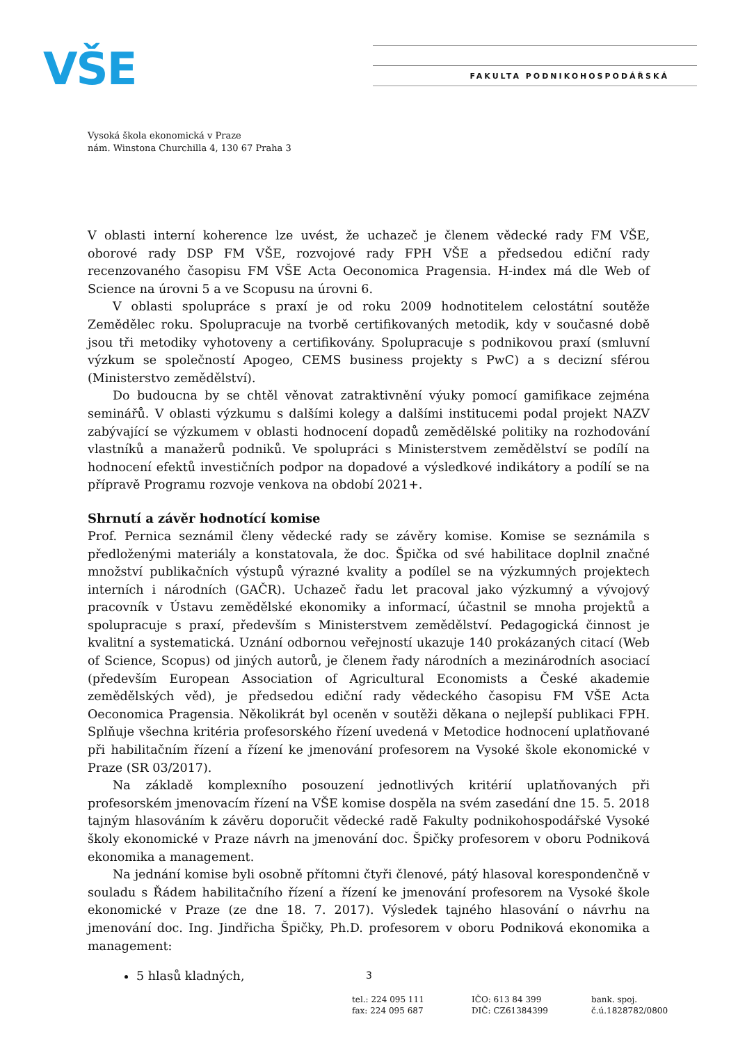VŠE FAKULTA PODNIKOHOSPODÁŘSKÁ
Vysoká škola ekonomická v Praze
nám. Winstona Churchilla 4, 130 67 Praha 3
V oblasti interní koherence lze uvést, že uchazeč je členem vědecké rady FM VŠE, oborové rady DSP FM VŠE, rozvojové rady FPH VŠE a předsedou ediční rady recenzovaného časopisu FM VŠE Acta Oeconomica Pragensia. H-index má dle Web of Science na úrovni 5 a ve Scopusu na úrovni 6.
V oblasti spolupráce s praxí je od roku 2009 hodnotitelem celostátní soutěže Zemědělec roku. Spolupracuje na tvorbě certifikovaných metodik, kdy v současné době jsou tři metodiky vyhotoveny a certifikovány. Spolupracuje s podnikovou praxí (smluvní výzkum se společností Apogeo, CEMS business projekty s PwC) a s decizní sférou (Ministerstvo zemědělství).
Do budoucna by se chtěl věnovat zatraktivnění výuky pomocí gamifikace zejména seminářů. V oblasti výzkumu s dalšími kolegy a dalšími institucemi podal projekt NAZV zabývající se výzkumem v oblasti hodnocení dopadů zemědělské politiky na rozhodování vlastníků a manažerů podniků. Ve spolupráci s Ministerstvem zemědělství se podílí na hodnocení efektů investičních podpor na dopadové a výsledkové indikátory a podílí se na přípravě Programu rozvoje venkova na období 2021+.
Shrnutí a závěr hodnotící komise
Prof. Pernica seznámil členy vědecké rady se závěry komise. Komise se seznámila s předloženými materiály a konstatovala, že doc. Špička od své habilitace doplnil značné množství publikačních výstupů výrazné kvality a podílel se na výzkumných projektech interních i národních (GAČR). Uchazeč řadu let pracoval jako výzkumný a vývojový pracovník v Ústavu zemědělské ekonomiky a informací, účastnil se mnoha projektů a spolupracuje s praxí, především s Ministerstvem zemědělství. Pedagogická činnost je kvalitní a systematická. Uznání odbornou veřejností ukazuje 140 prokázaných citací (Web of Science, Scopus) od jiných autorů, je členem řady národních a mezinárodních asociací (především European Association of Agricultural Economists a České akademie zemědělských věd), je předsedou ediční rady vědeckého časopisu FM VŠE Acta Oeconomica Pragensia. Několikrát byl oceněn v soutěži děkana o nejlepší publikaci FPH. Splňuje všechna kritéria profesorského řízení uvedená v Metodice hodnocení uplatňované při habilitačním řízení a řízení ke jmenování profesorem na Vysoké škole ekonomické v Praze (SR 03/2017).
Na základě komplexního posouzení jednotlivých kritérií uplatňovaných při profesorském jmenovacím řízení na VŠE komise dospěla na svém zasedání dne 15. 5. 2018 tajným hlasováním k závěru doporučit vědecké radě Fakulty podnikohospodářské Vysoké školy ekonomické v Praze návrh na jmenování doc. Špičky profesorem v oboru Podniková ekonomika a management.
Na jednání komise byli osobně přítomni čtyři členové, pátý hlasoval korespondenčně v souladu s Řádem habilitačního řízení a řízení ke jmenování profesorem na Vysoké škole ekonomické v Praze (ze dne 18. 7. 2017). Výsledek tajného hlasování o návrhu na jmenování doc. Ing. Jindřicha Špičky, Ph.D. profesorem v oboru Podniková ekonomika a management:
5 hlasů kladných,
3
tel.: 224 095 111
fax: 224 095 687
IČO: 613 84 399
DIČ: CZ61384399
bank. spoj.
č.ú.1828782/0800